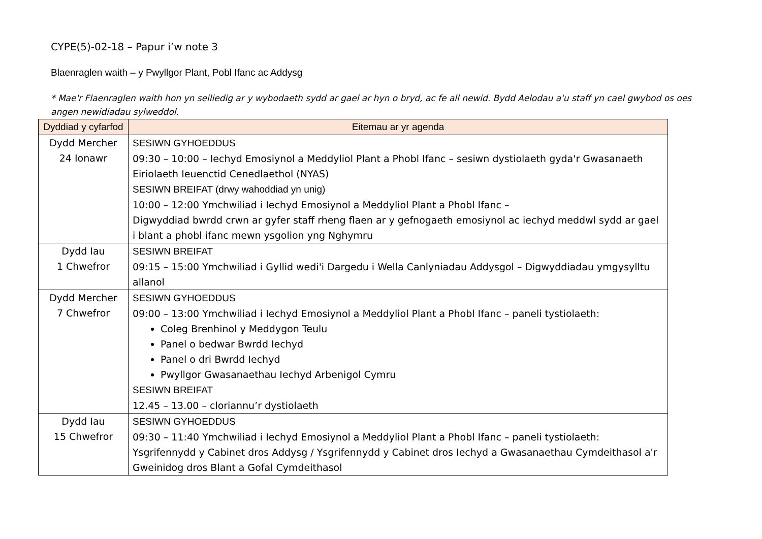CYPE(5)-02-18 – Papur i’w note 3
Blaenraglen waith – y Pwyllgor Plant, Pobl Ifanc ac Addysg
* Mae'r Flaenraglen waith hon yn seiliedig ar y wybodaeth sydd ar gael ar hyn o bryd, ac fe all newid. Bydd Aelodau a'u staff yn cael gwybod os oes angen newidiadau sylweddol.
| Dyddiad y cyfarfod | Eitemau ar yr agenda |
| --- | --- |
| Dydd Mercher 24 Ionawr | SESIWN GYHOEDDUS 09:30 – 10:00 – Iechyd Emosiynol a Meddyliol Plant a Phobl Ifanc – sesiwn dystiolaeth gyda'r Gwasanaeth Eiriolaeth Ieuenctid Cenedlaethol (NYAS) SESIWN BREIFAT (drwy wahoddiad yn unig) 10:00 – 12:00 Ymchwiliad i Iechyd Emosiynol a Meddyliol Plant a Phobl Ifanc – Digwyddiad bwrdd crwn ar gyfer staff rheng flaen ar y gefnogaeth emosiynol ac iechyd meddwl sydd ar gael i blant a phobl ifanc mewn ysgolion yng Nghymru |
| Dydd Iau 1 Chwefror | SESIWN BREIFAT 09:15 – 15:00 Ymchwiliad i Gyllid wedi'i Dargedu i Wella Canlyniadau Addysgol – Digwyddiadau ymgysylltu allanol |
| Dydd Mercher 7 Chwefror | SESIWN GYHOEDDUS 09:00 – 13:00 Ymchwiliad i Iechyd Emosiynol a Meddyliol Plant a Phobl Ifanc – paneli tystiolaeth: Coleg Brenhinol y Meddygon Teulu Panel o bedwar Bwrdd Iechyd Panel o dri Bwrdd Iechyd Pwyllgor Gwasanaethau Iechyd Arbenigol Cymru SESIWN BREIFAT 12.45 – 13.00 – cloriannu’r dystiolaeth |
| Dydd Iau 15 Chwefror | SESIWN GYHOEDDUS 09:30 – 11:40 Ymchwiliad i Iechyd Emosiynol a Meddyliol Plant a Phobl Ifanc – paneli tystiolaeth: Ysgrifennydd y Cabinet dros Addysg / Ysgrifennydd y Cabinet dros Iechyd a Gwasanaethau Cymdeithasol a'r Gweinidog dros Blant a Gofal Cymdeithasol |